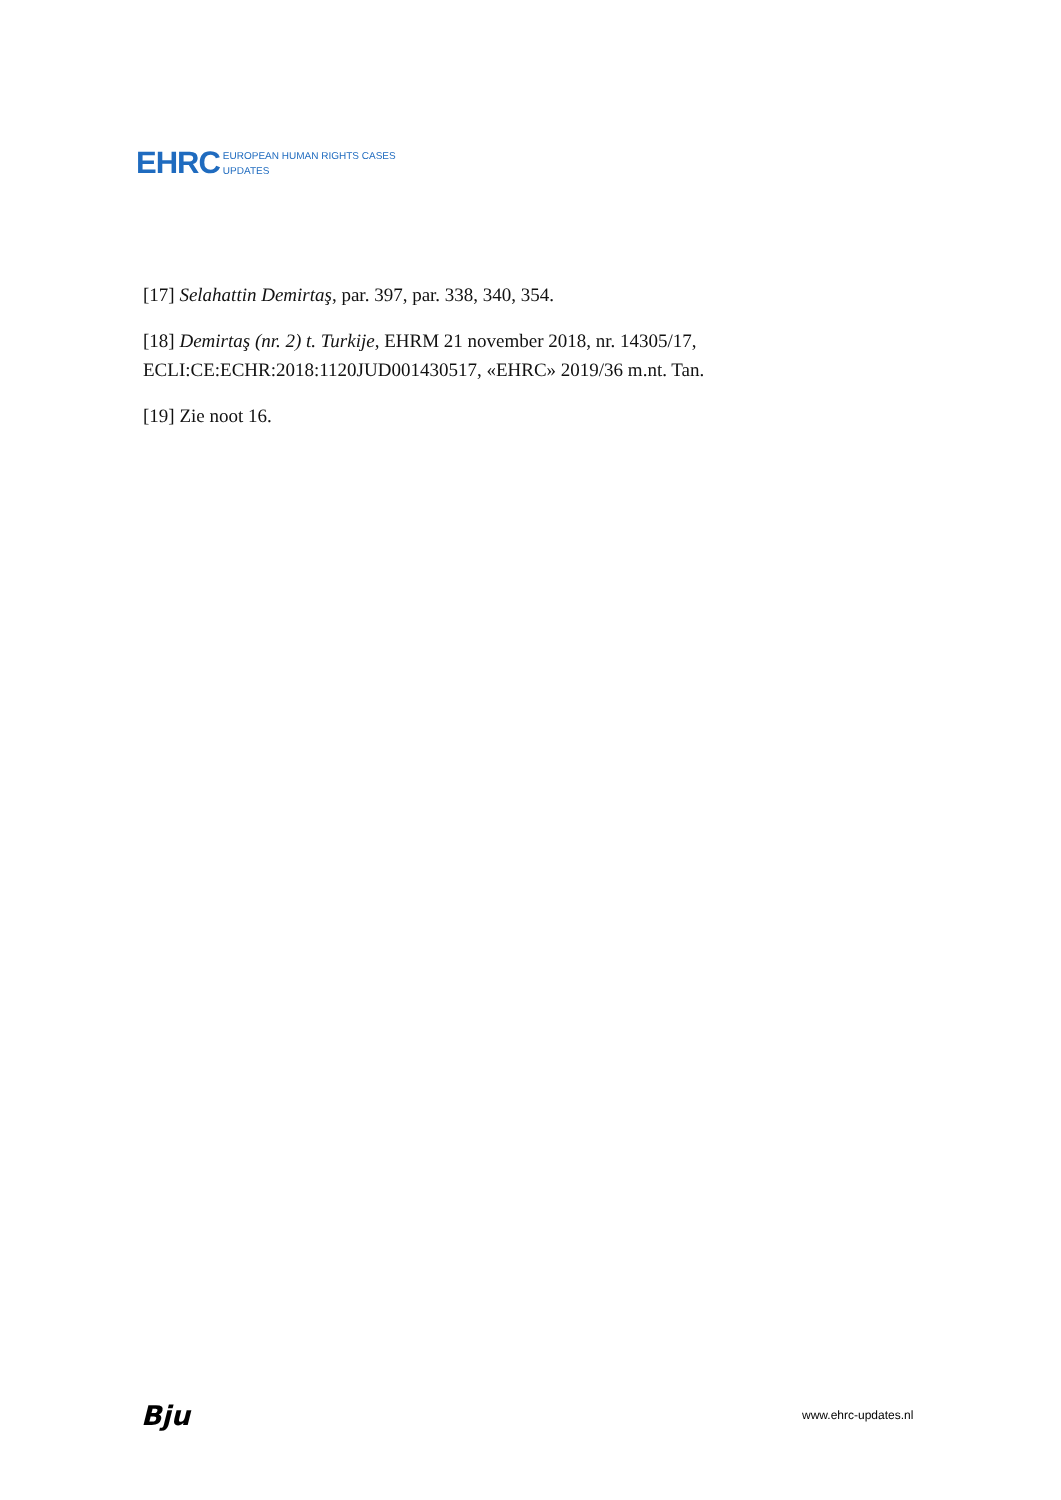EHRC EUROPEAN HUMAN RIGHTS CASES
UPDATES
[17] Selahattin Demirtaş, par. 397, par. 338, 340, 354.
[18] Demirtaş (nr. 2) t. Turkije, EHRM 21 november 2018, nr. 14305/17, ECLI:CE:ECHR:2018:1120JUD001430517, «EHRC» 2019/36 m.nt. Tan.
[19] Zie noot 16.
Bju www.ehrc-updates.nl